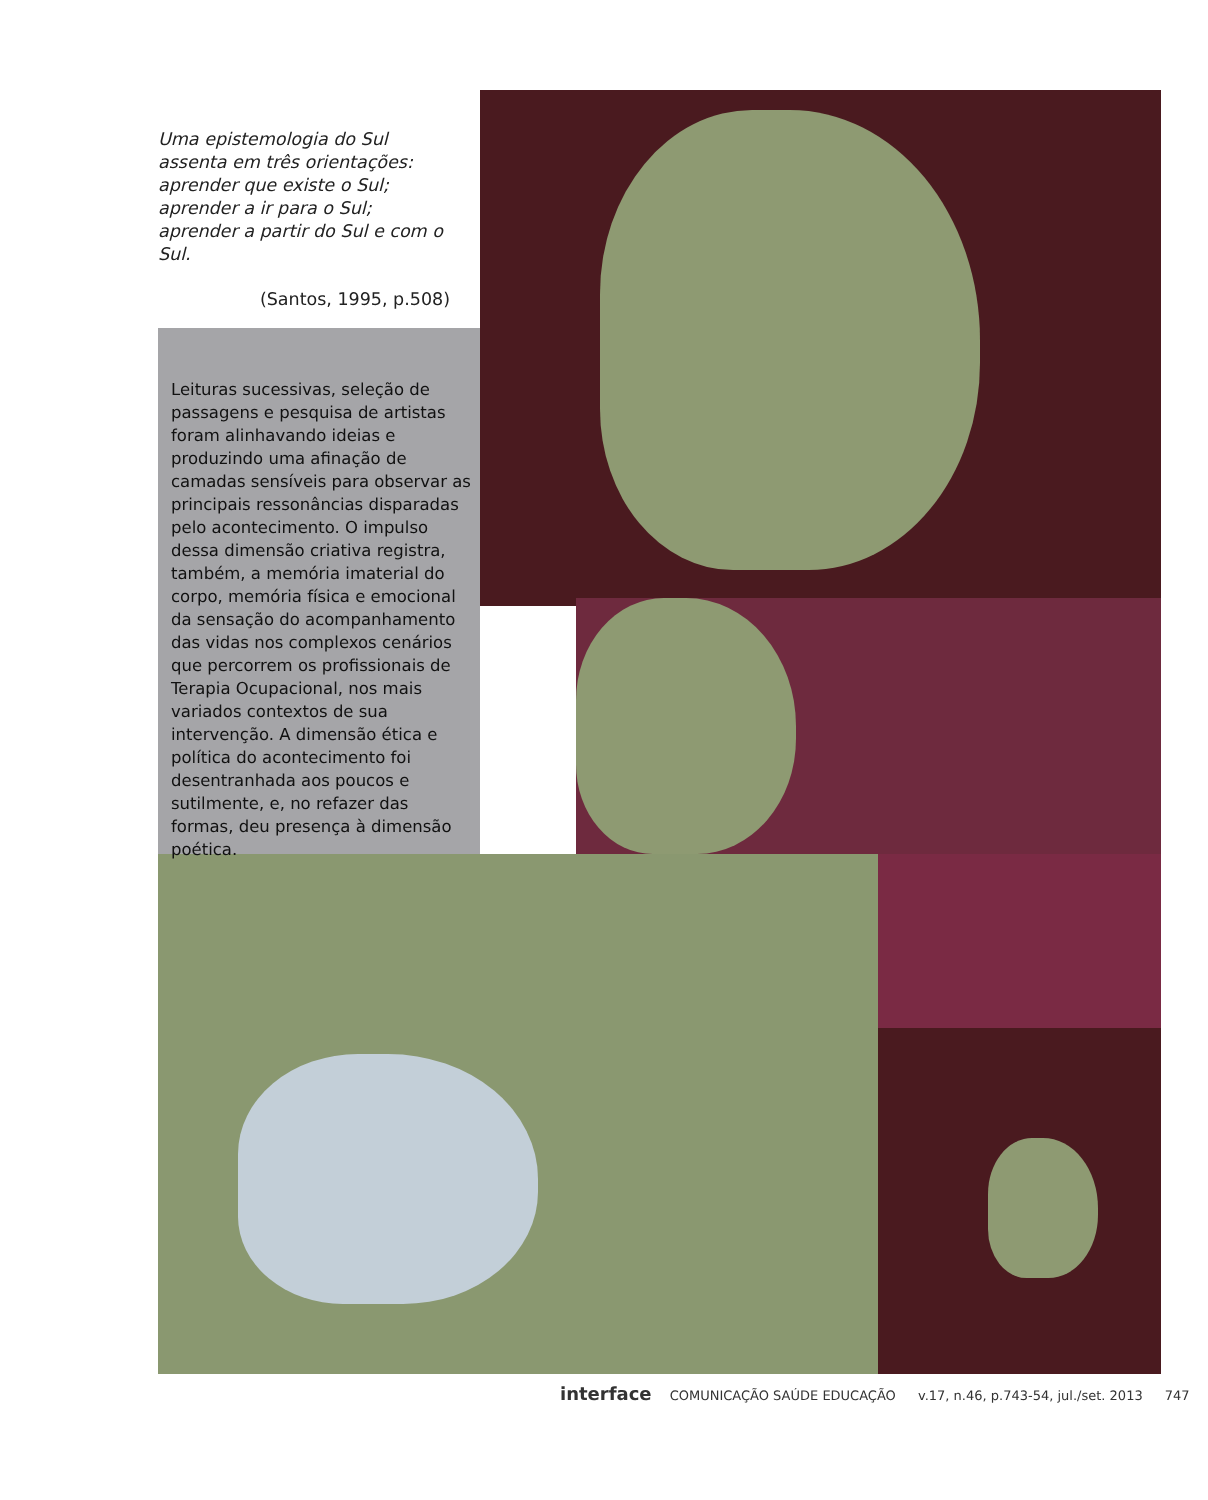Uma epistemologia do Sul
assenta em três orientações:
aprender que existe o Sul;
aprender a ir para o Sul;
aprender a partir do Sul e com o Sul.
(Santos, 1995, p.508)
Leituras sucessivas, seleção de passagens e pesquisa de artistas foram alinhavando ideias e produzindo uma afinação de camadas sensíveis para observar as principais ressonâncias disparadas pelo acontecimento. O impulso dessa dimensão criativa registra, também, a memória imaterial do corpo, memória física e emocional da sensação do acompanhamento das vidas nos complexos cenários que percorrem os profissionais de Terapia Ocupacional, nos mais variados contextos de sua intervenção. A dimensão ética e política do acontecimento foi desentranhada aos poucos e sutilmente, e, no refazer das formas, deu presença à dimensão poética.
interface COMUNICAÇÃO SAÚDE EDUCAÇÃO v.17, n.46, p.743-54, jul./set. 2013 747